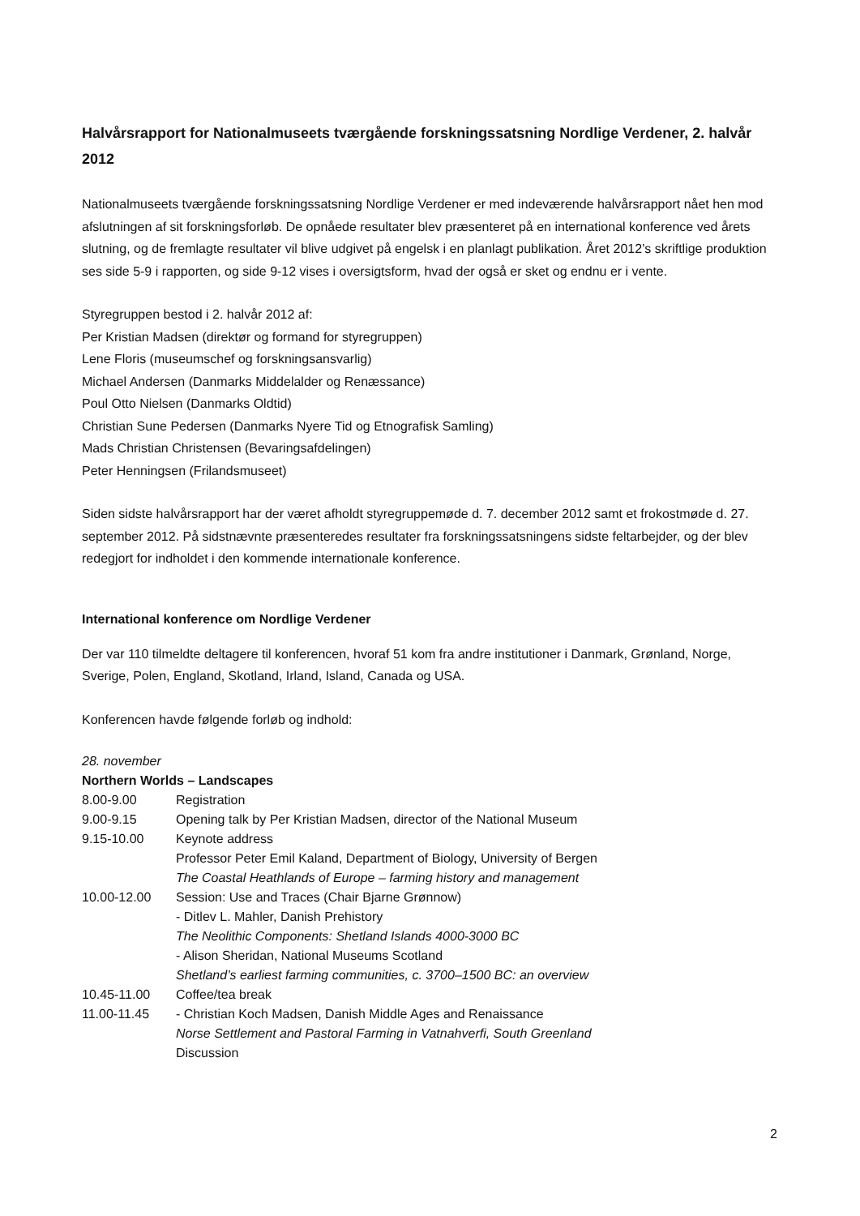Halvårsrapport for Nationalmuseets tværgående forskningssatsning Nordlige Verdener, 2. halvår 2012
Nationalmuseets tværgående forskningssatsning Nordlige Verdener er med indeværende halvårsrapport nået hen mod afslutningen af sit forskningsforløb. De opnåede resultater blev præsenteret på en international konference ved årets slutning, og de fremlagte resultater vil blive udgivet på engelsk i en planlagt publikation. Året 2012’s skriftlige produktion ses side 5-9 i rapporten, og side 9-12 vises i oversigtsform, hvad der også er sket og endnu er i vente.
Styregruppen bestod i 2. halvår 2012 af:
Per Kristian Madsen (direktør og formand for styregruppen)
Lene Floris (museumschef og forskningsansvarlig)
Michael Andersen (Danmarks Middelalder og Renæssance)
Poul Otto Nielsen (Danmarks Oldtid)
Christian Sune Pedersen (Danmarks Nyere Tid og Etnografisk Samling)
Mads Christian Christensen (Bevaringsafdelingen)
Peter Henningsen (Frilandsmuseet)
Siden sidste halvårsrapport har der været afholdt styregruppemøde d. 7. december 2012 samt et frokostmøde d. 27. september 2012. På sidstnævnte præsenteredes resultater fra forskningssatsningens sidste feltarbejder, og der blev redegjort for indholdet i den kommende internationale konference.
International konference om Nordlige Verdener
Der var 110 tilmeldte deltagere til konferencen, hvoraf 51 kom fra andre institutioner i Danmark, Grønland, Norge, Sverige, Polen, England, Skotland, Irland, Island, Canada og USA.
Konferencen havde følgende forløb og indhold:
28. november
Northern Worlds – Landscapes
8.00-9.00 Registration
9.00-9.15 Opening talk by Per Kristian Madsen, director of the National Museum
9.15-10.00 Keynote address
Professor Peter Emil Kaland, Department of Biology, University of Bergen
The Coastal Heathlands of Europe – farming history and management
10.00-12.00 Session: Use and Traces (Chair Bjarne Grønnow)
- Ditlev L. Mahler, Danish Prehistory
The Neolithic Components: Shetland Islands 4000-3000 BC
- Alison Sheridan, National Museums Scotland
Shetland’s earliest farming communities, c. 3700–1500 BC: an overview
10.45-11.00 Coffee/tea break
11.00-11.45 - Christian Koch Madsen, Danish Middle Ages and Renaissance
Norse Settlement and Pastoral Farming in Vatnahverfi, South Greenland
Discussion
2